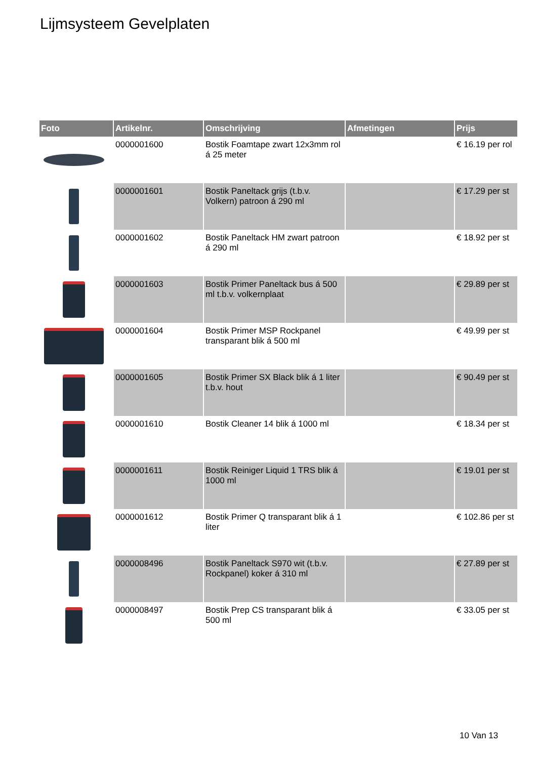Lijmsysteem Gevelplaten
| Foto | Artikelnr. | Omschrijving | Afmetingen | Prijs |
| --- | --- | --- | --- | --- |
| | 0000001600 | Bostik Foamtape zwart 12x3mm rol á 25 meter | | € 16.19 per rol |
| | 0000001601 | Bostik Paneltack grijs (t.b.v. Volkern) patroon á 290 ml | | € 17.29 per st |
| | 0000001602 | Bostik Paneltack HM zwart patroon á 290 ml | | € 18.92 per st |
| | 0000001603 | Bostik Primer Paneltack bus á 500 ml t.b.v. volkernplaat | | € 29.89 per st |
| | 0000001604 | Bostik Primer MSP Rockpanel transparant blik á 500 ml | | € 49.99 per st |
| | 0000001605 | Bostik Primer SX Black blik á 1 liter t.b.v. hout | | € 90.49 per st |
| | 0000001610 | Bostik Cleaner 14 blik á 1000 ml | | € 18.34 per st |
| | 0000001611 | Bostik Reiniger Liquid 1 TRS blik á 1000 ml | | € 19.01 per st |
| | 0000001612 | Bostik Primer Q transparant blik á 1 liter | | € 102.86 per st |
| | 0000008496 | Bostik Paneltack S970 wit (t.b.v. Rockpanel) koker á 310 ml | | € 27.89 per st |
| | 0000008497 | Bostik Prep CS transparant blik á 500 ml | | € 33.05 per st |
10 Van 13